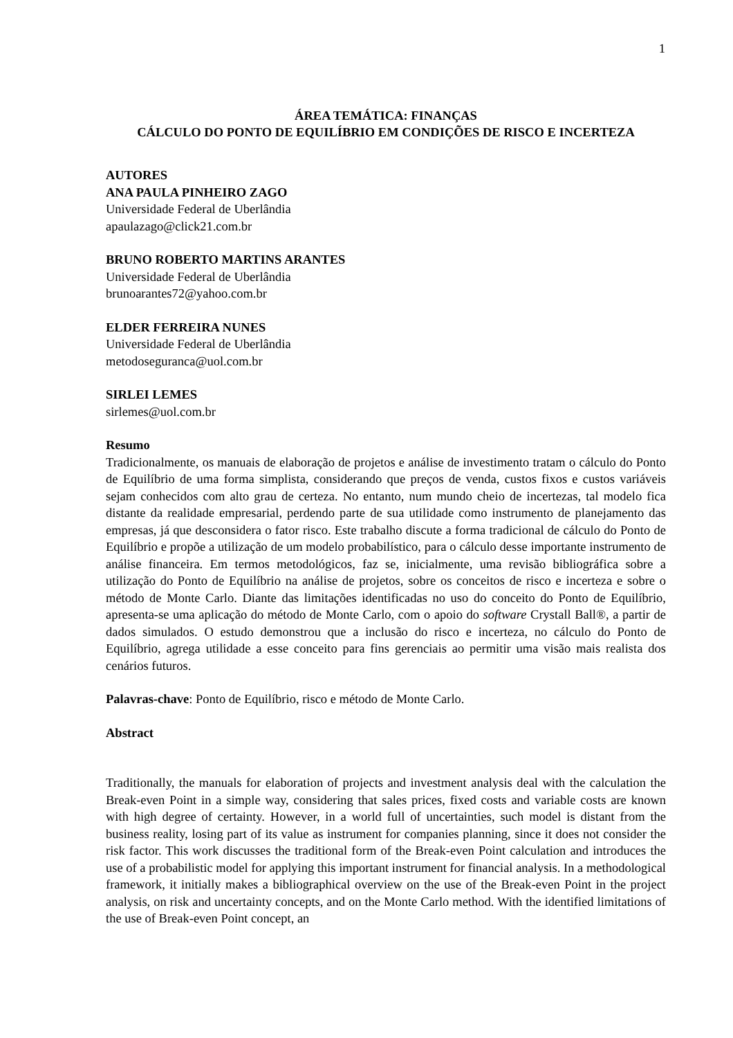1
ÁREA TEMÁTICA: FINANÇAS
CÁLCULO DO PONTO DE EQUILÍBRIO EM CONDIÇÕES DE RISCO E INCERTEZA
AUTORES
ANA PAULA PINHEIRO ZAGO
Universidade Federal de Uberlândia
apaulazago@click21.com.br
BRUNO ROBERTO MARTINS ARANTES
Universidade Federal de Uberlândia
brunoarantes72@yahoo.com.br
ELDER FERREIRA NUNES
Universidade Federal de Uberlândia
metodoseguranca@uol.com.br
SIRLEI LEMES
sirlemes@uol.com.br
Resumo
Tradicionalmente, os manuais de elaboração de projetos e análise de investimento tratam o cálculo do Ponto de Equilíbrio de uma forma simplista, considerando que preços de venda, custos fixos e custos variáveis sejam conhecidos com alto grau de certeza. No entanto, num mundo cheio de incertezas, tal modelo fica distante da realidade empresarial, perdendo parte de sua utilidade como instrumento de planejamento das empresas, já que desconsidera o fator risco. Este trabalho discute a forma tradicional de cálculo do Ponto de Equilíbrio e propõe a utilização de um modelo probabilístico, para o cálculo desse importante instrumento de análise financeira. Em termos metodológicos, faz se, inicialmente, uma revisão bibliográfica sobre a utilização do Ponto de Equilíbrio na análise de projetos, sobre os conceitos de risco e incerteza e sobre o método de Monte Carlo. Diante das limitações identificadas no uso do conceito do Ponto de Equilíbrio, apresenta-se uma aplicação do método de Monte Carlo, com o apoio do software Crystall Ball®, a partir de dados simulados. O estudo demonstrou que a inclusão do risco e incerteza, no cálculo do Ponto de Equilíbrio, agrega utilidade a esse conceito para fins gerenciais ao permitir uma visão mais realista dos cenários futuros.
Palavras-chave: Ponto de Equilíbrio, risco e método de Monte Carlo.
Abstract
Traditionally, the manuals for elaboration of projects and investment analysis deal with the calculation the Break-even Point in a simple way, considering that sales prices, fixed costs and variable costs are known with high degree of certainty. However, in a world full of uncertainties, such model is distant from the business reality, losing part of its value as instrument for companies planning, since it does not consider the risk factor. This work discusses the traditional form of the Break-even Point calculation and introduces the use of a probabilistic model for applying this important instrument for financial analysis. In a methodological framework, it initially makes a bibliographical overview on the use of the Break-even Point in the project analysis, on risk and uncertainty concepts, and on the Monte Carlo method. With the identified limitations of the use of Break-even Point concept, an